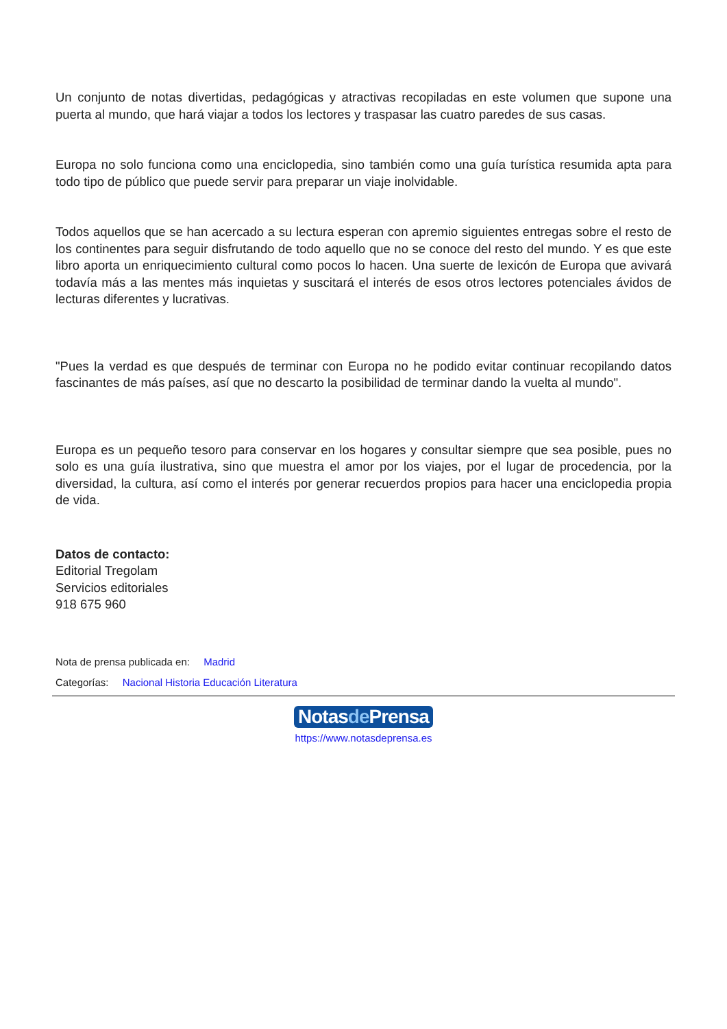Un conjunto de notas divertidas, pedagógicas y atractivas recopiladas en este volumen que supone una puerta al mundo, que hará viajar a todos los lectores y traspasar las cuatro paredes de sus casas.
Europa no solo funciona como una enciclopedia, sino también como una guía turística resumida apta para todo tipo de público que puede servir para preparar un viaje inolvidable.
Todos aquellos que se han acercado a su lectura esperan con apremio siguientes entregas sobre el resto de los continentes para seguir disfrutando de todo aquello que no se conoce del resto del mundo. Y es que este libro aporta un enriquecimiento cultural como pocos lo hacen. Una suerte de lexicón de Europa que avivará todavía más a las mentes más inquietas y suscitará el interés de esos otros lectores potenciales ávidos de lecturas diferentes y lucrativas.
"Pues la verdad es que después de terminar con Europa no he podido evitar continuar recopilando datos fascinantes de más países, así que no descarto la posibilidad de terminar dando la vuelta al mundo".
Europa es un pequeño tesoro para conservar en los hogares y consultar siempre que sea posible, pues no solo es una guía ilustrativa, sino que muestra el amor por los viajes, por el lugar de procedencia, por la diversidad, la cultura, así como el interés por generar recuerdos propios para hacer una enciclopedia propia de vida.
Datos de contacto:
Editorial Tregolam
Servicios editoriales
918 675 960
Nota de prensa publicada en: Madrid
Categorías: Nacional Historia Educación Literatura
Notasde Prensa
https://www.notasdeprensa.es